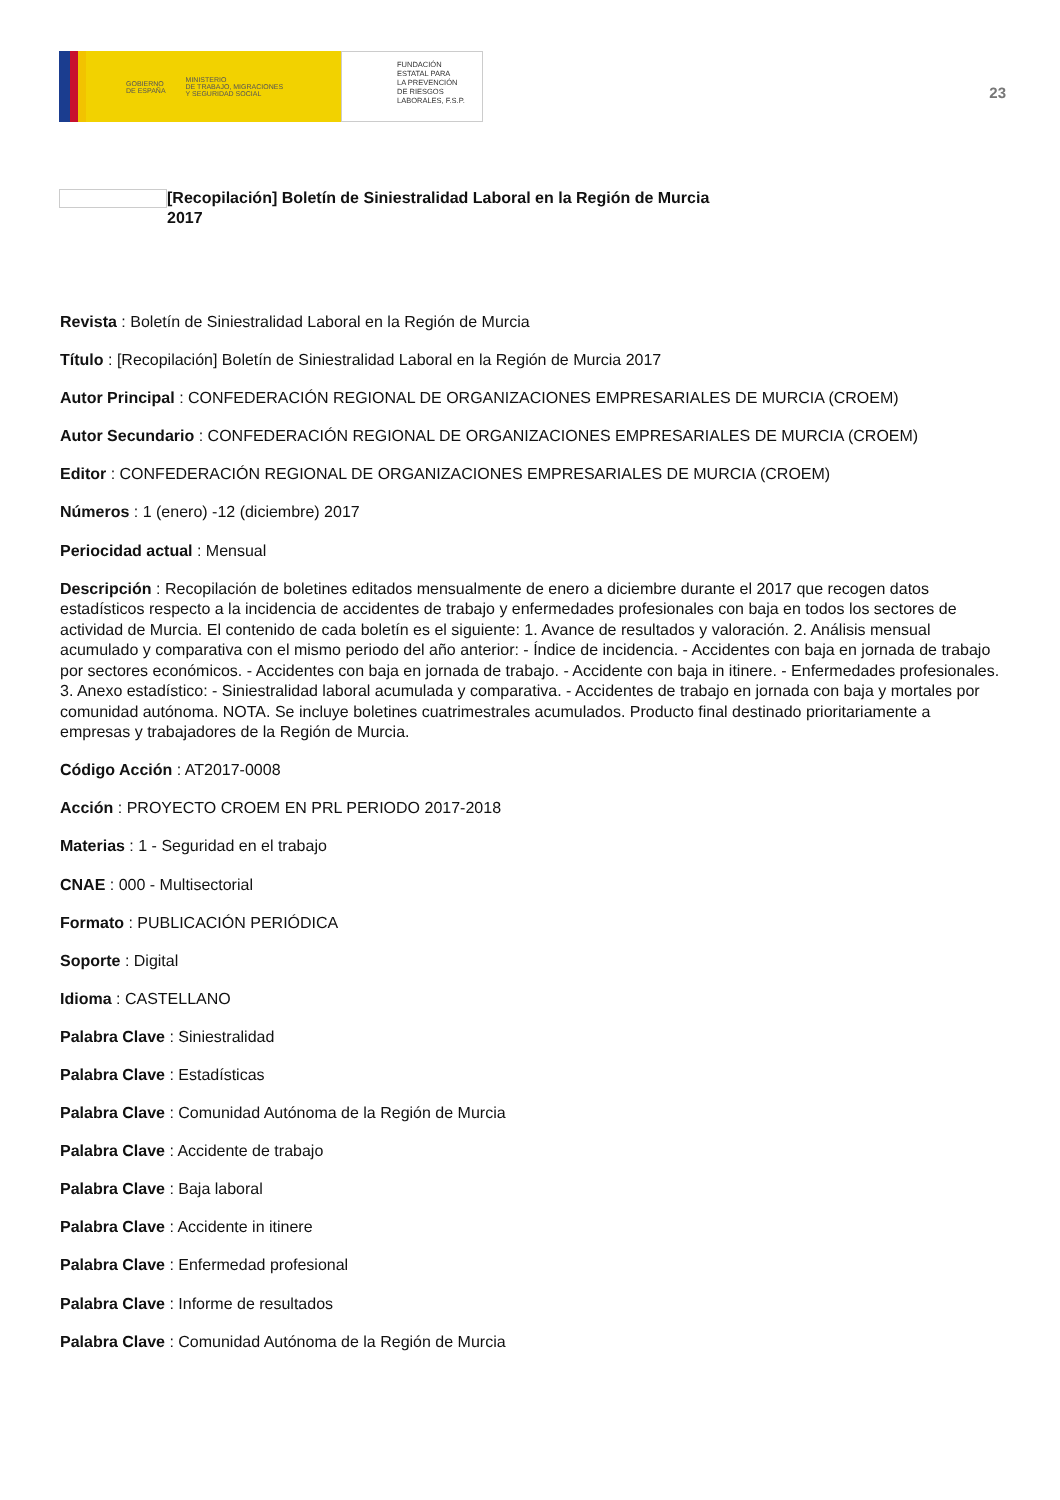GOBIERNO
DE ESPAÑA MINISTERIO
DE TRABAJO, MIGRACIONES
Y SEGURIDAD SOCIAL
FUNDACIÓN
ESTATAL PARA
LA PREVENCIÓN
DE RIESGOS
LABORALES, F.S.P.
23
[Recopilación] Boletín de Siniestralidad Laboral en la Región de Murcia
2017
Revista : Boletín de Siniestralidad Laboral en la Región de Murcia
Título : [Recopilación] Boletín de Siniestralidad Laboral en la Región de Murcia 2017
Autor Principal : CONFEDERACIÓN REGIONAL DE ORGANIZACIONES EMPRESARIALES DE MURCIA (CROEM)
Autor Secundario : CONFEDERACIÓN REGIONAL DE ORGANIZACIONES EMPRESARIALES DE MURCIA (CROEM)
Editor : CONFEDERACIÓN REGIONAL DE ORGANIZACIONES EMPRESARIALES DE MURCIA (CROEM)
Números : 1 (enero) -12 (diciembre) 2017
Periocidad actual : Mensual
Descripción : Recopilación de boletines editados mensualmente de enero a diciembre durante el 2017 que recogen datos estadísticos respecto a la incidencia de accidentes de trabajo y enfermedades profesionales con baja en todos los sectores de actividad de Murcia. El contenido de cada boletín es el siguiente: 1. Avance de resultados y valoración. 2. Análisis mensual acumulado y comparativa con el mismo periodo del año anterior: - Índice de incidencia. - Accidentes con baja en jornada de trabajo por sectores económicos. - Accidentes con baja en jornada de trabajo. - Accidente con baja in itinere. - Enfermedades profesionales. 3. Anexo estadístico: - Siniestralidad laboral acumulada y comparativa. - Accidentes de trabajo en jornada con baja y mortales por comunidad autónoma. NOTA. Se incluye boletines cuatrimestrales acumulados. Producto final destinado prioritariamente a empresas y trabajadores de la Región de Murcia.
Código Acción : AT2017-0008
Acción : PROYECTO CROEM EN PRL PERIODO 2017-2018
Materias : 1 - Seguridad en el trabajo
CNAE : 000 - Multisectorial
Formato : PUBLICACIÓN PERIÓDICA
Soporte : Digital
Idioma : CASTELLANO
Palabra Clave : Siniestralidad
Palabra Clave : Estadísticas
Palabra Clave : Comunidad Autónoma de la Región de Murcia
Palabra Clave : Accidente de trabajo
Palabra Clave : Baja laboral
Palabra Clave : Accidente in itinere
Palabra Clave : Enfermedad profesional
Palabra Clave : Informe de resultados
Palabra Clave : Comunidad Autónoma de la Región de Murcia